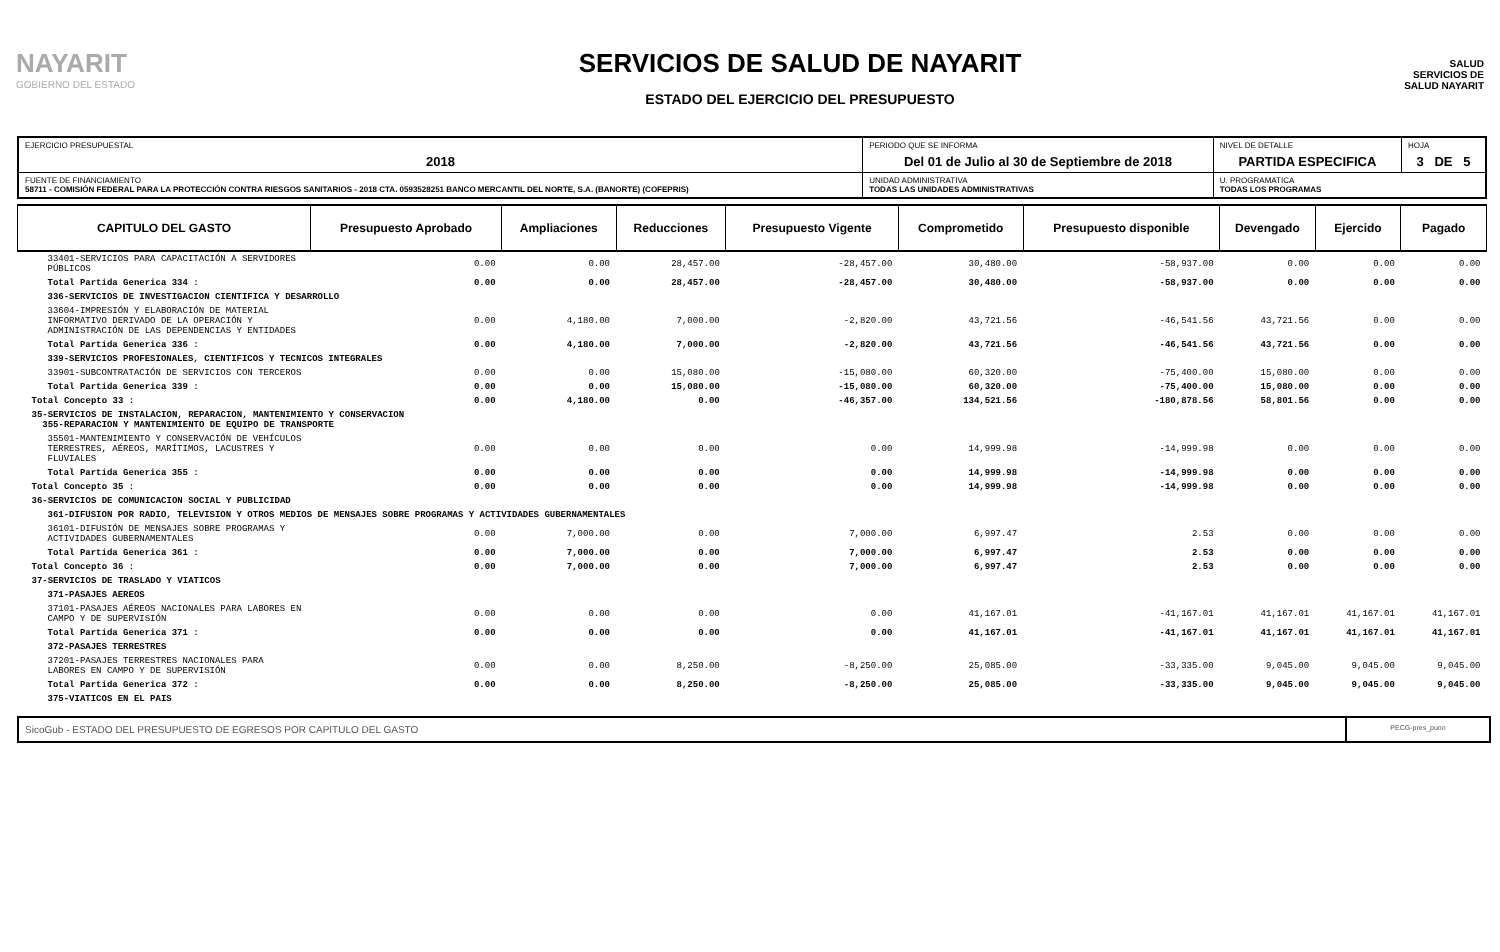NAYARIT
GOBIERNO DEL ESTADO
SERVICIOS DE SALUD DE NAYARIT
ESTADO DEL EJERCICIO DEL PRESUPUESTO
SALUD
SERVICIOS DE
SALUD NAYARIT
| EJERCICIO PRESUPUESTAL 2018 | PERIODO QUE SE INFORMA Del 01 de Julio al 30 de Septiembre de 2018 | | NIVEL DE DETALLE PARTIDA ESPECIFICA | HOJA 3 DE 5 |
| FUENTE DE FINANCIAMIENTO 58711 - COMISIÓN FEDERAL PARA LA PROTECCIÓN CONTRA RIESGOS SANITARIOS - 2018 CTA. 0593528251 BANCO MERCANTIL DEL NORTE, S.A. (BANORTE) (COFEPRIS) | | UNIDAD ADMINISTRATIVA TODAS LAS UNIDADES ADMINISTRATIVAS | U. PROGRAMATICA TODAS LOS PROGRAMAS | |
| CAPITULO DEL GASTO | Presupuesto Aprobado | Ampliaciones | Reducciones | Presupuesto Vigente | Comprometido | Presupuesto disponible | Devengado | Ejercido | Pagado |
| --- | --- | --- | --- | --- | --- | --- | --- | --- | --- |
| 33401-SERVICIOS PARA CAPACITACIÓN A SERVIDORES PÚBLICOS | 0.00 | 0.00 | 28,457.00 | -28,457.00 | 30,480.00 | -58,937.00 | 0.00 | 0.00 | 0.00 |
| Total Partida Generica 334 : | 0.00 | 0.00 | 28,457.00 | -28,457.00 | 30,480.00 | -58,937.00 | 0.00 | 0.00 | 0.00 |
| 336-SERVICIOS DE INVESTIGACION CIENTIFICA Y DESARROLLO | | | | | | | | | |
| 33604-IMPRESIÓN Y ELABORACIÓN DE MATERIAL INFORMATIVO DERIVADO DE LA OPERACIÓN Y ADMINISTRACIÓN DE LAS DEPENDENCIAS Y ENTIDADES | 0.00 | 4,180.00 | 7,000.00 | -2,820.00 | 43,721.56 | -46,541.56 | 43,721.56 | 0.00 | 0.00 |
| Total Partida Generica 336 : | 0.00 | 4,180.00 | 7,000.00 | -2,820.00 | 43,721.56 | -46,541.56 | 43,721.56 | 0.00 | 0.00 |
| 339-SERVICIOS PROFESIONALES, CIENTIFICOS Y TECNICOS INTEGRALES | | | | | | | | | |
| 33901-SUBCONTRATACIÓN DE SERVICIOS CON TERCEROS | 0.00 | 0.00 | 15,080.00 | -15,080.00 | 60,320.00 | -75,400.00 | 15,080.00 | 0.00 | 0.00 |
| Total Partida Generica 339 : | 0.00 | 0.00 | 15,080.00 | -15,080.00 | 60,320.00 | -75,400.00 | 15,080.00 | 0.00 | 0.00 |
| Total Concepto 33 : | 0.00 | 4,180.00 | 0.00 | -46,357.00 | 134,521.56 | -180,878.56 | 58,801.56 | 0.00 | 0.00 |
| 35-SERVICIOS DE INSTALACION, REPARACION, MANTENIMIENTO Y CONSERVACION 355-REPARACION Y MANTENIMIENTO DE EQUIPO DE TRANSPORTE | | | | | | | | | |
| 35501-MANTENIMIENTO Y CONSERVACIÓN DE VEHÍCULOS TERRESTRES, AÉREOS, MARÍTIMOS, LACUSTRES Y FLUVIALES | 0.00 | 0.00 | 0.00 | 0.00 | 14,999.98 | -14,999.98 | 0.00 | 0.00 | 0.00 |
| Total Partida Generica 355 : | 0.00 | 0.00 | 0.00 | 0.00 | 14,999.98 | -14,999.98 | 0.00 | 0.00 | 0.00 |
| Total Concepto 35 : | 0.00 | 0.00 | 0.00 | 0.00 | 14,999.98 | -14,999.98 | 0.00 | 0.00 | 0.00 |
| 36-SERVICIOS DE COMUNICACION SOCIAL Y PUBLICIDAD | | | | | | | | | |
| 361-DIFUSION POR RADIO, TELEVISION Y OTROS MEDIOS DE MENSAJES SOBRE PROGRAMAS Y ACTIVIDADES GUBERNAMENTALES | | | | | | | | | |
| 36101-DIFUSIÓN DE MENSAJES SOBRE PROGRAMAS Y ACTIVIDADES GUBERNAMENTALES | 0.00 | 7,000.00 | 0.00 | 7,000.00 | 6,997.47 | 2.53 | 0.00 | 0.00 | 0.00 |
| Total Partida Generica 361 : | 0.00 | 7,000.00 | 0.00 | 7,000.00 | 6,997.47 | 2.53 | 0.00 | 0.00 | 0.00 |
| Total Concepto 36 : | 0.00 | 7,000.00 | 0.00 | 7,000.00 | 6,997.47 | 2.53 | 0.00 | 0.00 | 0.00 |
| 37-SERVICIOS DE TRASLADO Y VIATICOS | | | | | | | | | |
| 371-PASAJES AEREOS | | | | | | | | | |
| 37101-PASAJES AÉREOS NACIONALES PARA LABORES EN CAMPO Y DE SUPERVISIÓN | 0.00 | 0.00 | 0.00 | 0.00 | 41,167.01 | -41,167.01 | 41,167.01 | 41,167.01 | 41,167.01 |
| Total Partida Generica 371 : | 0.00 | 0.00 | 0.00 | 0.00 | 41,167.01 | -41,167.01 | 41,167.01 | 41,167.01 | 41,167.01 |
| 372-PASAJES TERRESTRES | | | | | | | | | |
| 37201-PASAJES TERRESTRES NACIONALES PARA LABORES EN CAMPO Y DE SUPERVISIÓN | 0.00 | 0.00 | 8,250.00 | -8,250.00 | 25,085.00 | -33,335.00 | 9,045.00 | 9,045.00 | 9,045.00 |
| Total Partida Generica 372 : | 0.00 | 0.00 | 8,250.00 | -8,250.00 | 25,085.00 | -33,335.00 | 9,045.00 | 9,045.00 | 9,045.00 |
| 375-VIATICOS EN EL PAIS | | | | | | | | | |
SicoGub - ESTADO DEL PRESUPUESTO DE EGRESOS POR CAPITULO DEL GASTO
PECG-pres_puno